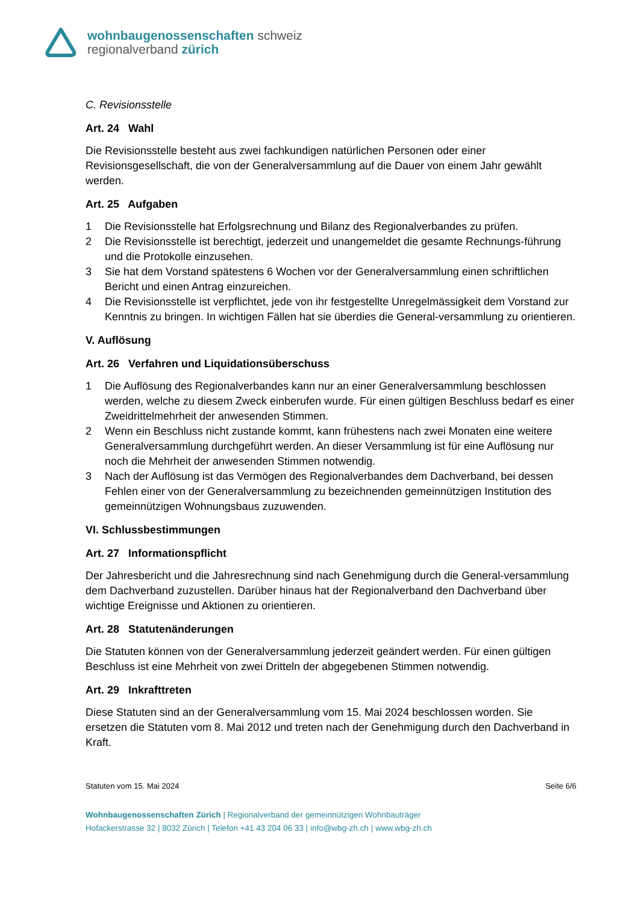wohnbaugenossenschaften schweiz
regionalverband zürich
C. Revisionsstelle
Art. 24 Wahl
Die Revisionsstelle besteht aus zwei fachkundigen natürlichen Personen oder einer Revisionsgesellschaft, die von der Generalversammlung auf die Dauer von einem Jahr gewählt werden.
Art. 25 Aufgaben
1 Die Revisionsstelle hat Erfolgsrechnung und Bilanz des Regionalverbandes zu prüfen.
2 Die Revisionsstelle ist berechtigt, jederzeit und unangemeldet die gesamte Rechnungs-führung und die Protokolle einzusehen.
3 Sie hat dem Vorstand spätestens 6 Wochen vor der Generalversammlung einen schriftlichen Bericht und einen Antrag einzureichen.
4 Die Revisionsstelle ist verpflichtet, jede von ihr festgestellte Unregelmässigkeit dem Vorstand zur Kenntnis zu bringen. In wichtigen Fällen hat sie überdies die General-versammlung zu orientieren.
V. Auflösung
Art. 26 Verfahren und Liquidationsüberschuss
1 Die Auflösung des Regionalverbandes kann nur an einer Generalversammlung beschlossen werden, welche zu diesem Zweck einberufen wurde. Für einen gültigen Beschluss bedarf es einer Zweidrittelmehrheit der anwesenden Stimmen.
2 Wenn ein Beschluss nicht zustande kommt, kann frühestens nach zwei Monaten eine weitere Generalversammlung durchgeführt werden. An dieser Versammlung ist für eine Auflösung nur noch die Mehrheit der anwesenden Stimmen notwendig.
3 Nach der Auflösung ist das Vermögen des Regionalverbandes dem Dachverband, bei dessen Fehlen einer von der Generalversammlung zu bezeichnenden gemeinnützigen Institution des gemeinnützigen Wohnungsbaus zuzuwenden.
VI. Schlussbestimmungen
Art. 27 Informationspflicht
Der Jahresbericht und die Jahresrechnung sind nach Genehmigung durch die General-versammlung dem Dachverband zuzustellen. Darüber hinaus hat der Regionalverband den Dachverband über wichtige Ereignisse und Aktionen zu orientieren.
Art. 28 Statutenänderungen
Die Statuten können von der Generalversammlung jederzeit geändert werden. Für einen gültigen Beschluss ist eine Mehrheit von zwei Dritteln der abgegebenen Stimmen notwendig.
Art. 29 Inkrafttreten
Diese Statuten sind an der Generalversammlung vom 15. Mai 2024 beschlossen worden. Sie ersetzen die Statuten vom 8. Mai 2012 und treten nach der Genehmigung durch den Dachverband in Kraft.
Statuten vom 15. Mai 2024 Seite 6/6
Wohnbaugenossenschaften Zürich | Regionalverband der gemeinnützigen Wohnbauträger
Hofackerstrasse 32 | 8032 Zürich | Telefon +41 43 204 06 33 | info@wbg-zh.ch | www.wbg-zh.ch